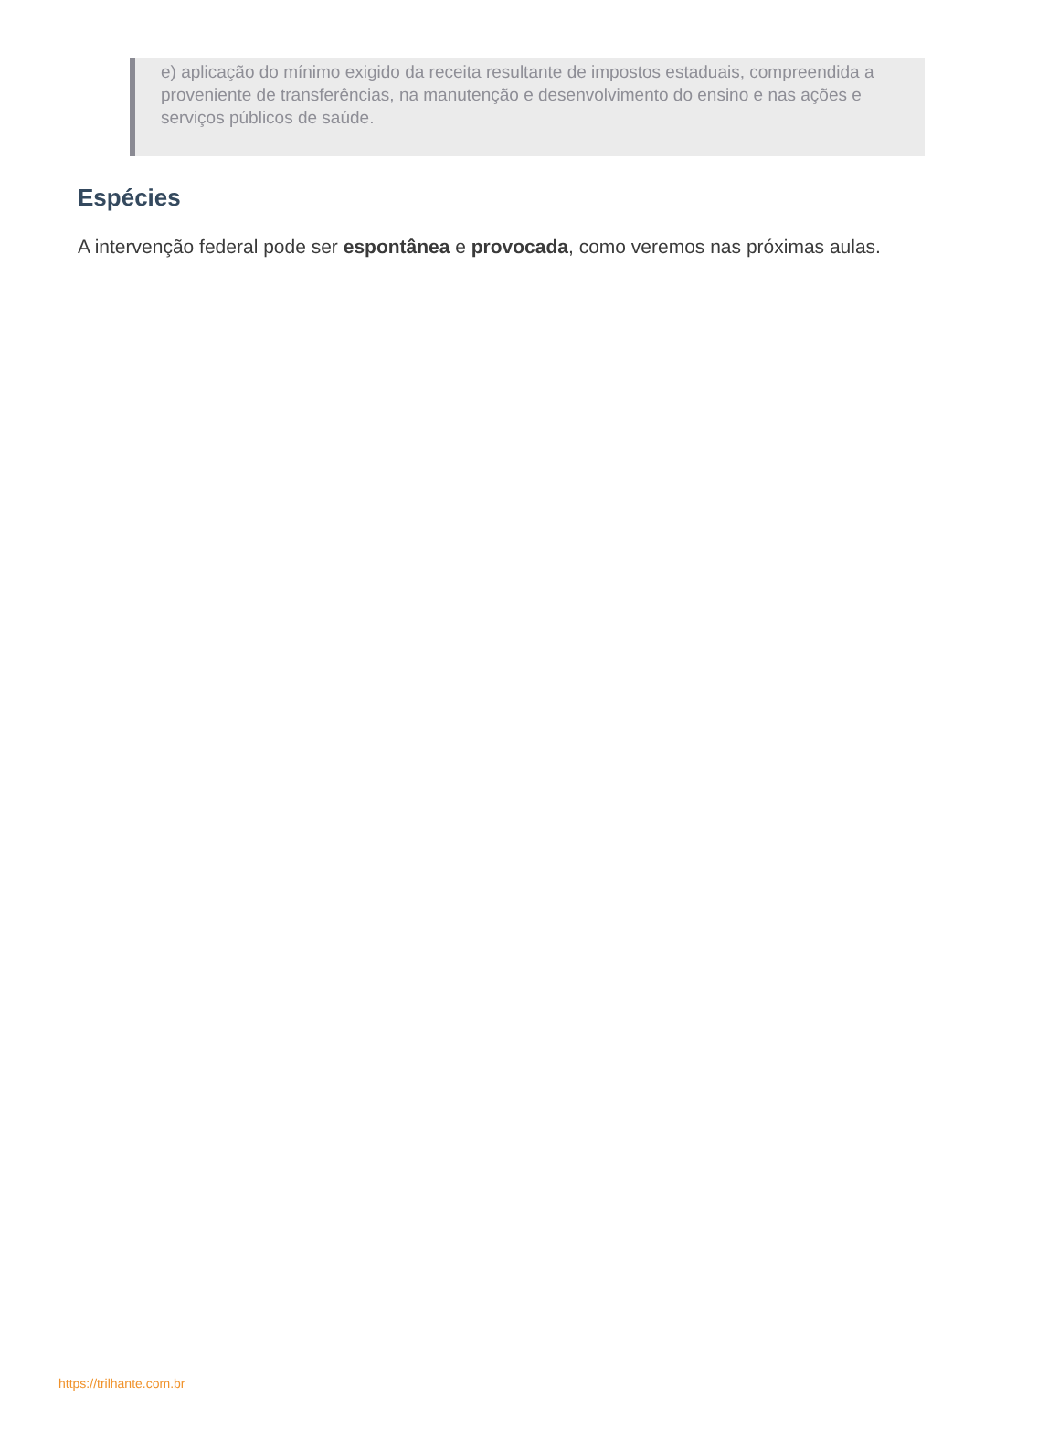e) aplicação do mínimo exigido da receita resultante de impostos estaduais, compreendida a proveniente de transferências, na manutenção e desenvolvimento do ensino e nas ações e serviços públicos de saúde.
Espécies
A intervenção federal pode ser espontânea e provocada, como veremos nas próximas aulas.
https://trilhante.com.br